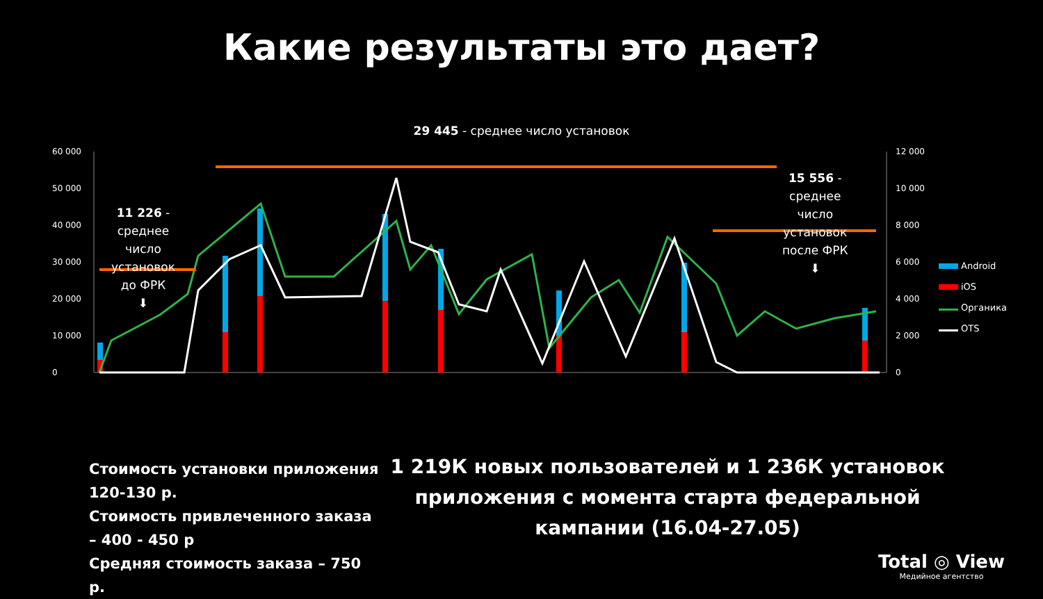Какие результаты это дает?
29 445 - среднее число установок
60 000
50 000
40 000
30 000
20 000
10 000
0
12 000
10 000
8 000
6 000
4 000
2 000
0
11 226 -
среднее
число
установок
до ФРК
⬇
15 556 -
среднее
число
установок
после ФРК
⬇
Android
iOS
Органика
OTS
Стоимость установки приложения 120-130 р.
Стоимость привлеченного заказа – 400 - 450 р
Средняя стоимость заказа – 750 р.
1 219К новых пользователей и 1 236К установок приложения с момента старта федеральной кампании (16.04-27.05)
Total ◎ View
Медийное агентство